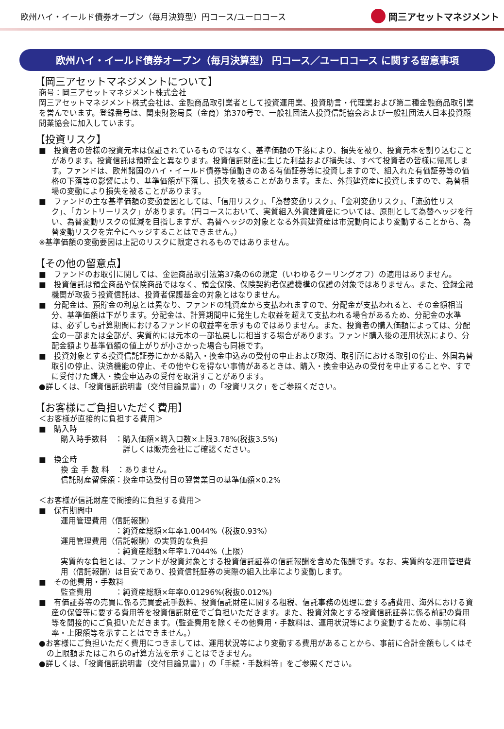欧州ハイ・イールド債券オープン（毎月決算型）円コース/ユーロコース
岡三アセットマネジメント
欧州ハイ・イールド債券オープン（毎月決算型） 円コース／ユーロコース に関する留意事項
【岡三アセットマネジメントについて】
商号：岡三アセットマネジメント株式会社
岡三アセットマネジメント株式会社は、金融商品取引業者として投資運用業、投資助言・代理業および第二種金融商品取引業を営んでいます。登録番号は、関東財務局長（金商）第370号で、一般社団法人投資信託協会および一般社団法人日本投資顧問業協会に加入しています。
【投資リスク】
■　投資者の皆様の投資元本は保証されているものではなく、基準価額の下落により、損失を被り、投資元本を割り込むことがあります。投資信託は預貯金と異なります。投資信託財産に生じた利益および損失は、すべて投資者の皆様に帰属します。ファンドは、欧州諸国のハイ・イールド債券等値動きのある有価証券等に投資しますので、組入れた有価証券等の価格の下落等の影響により、基準価額が下落し、損失を被ることがあります。また、外貨建資産に投資しますので、為替相場の変動により損失を被ることがあります。
■　ファンドの主な基準価額の変動要因としては、「信用リスク」、「為替変動リスク」、「金利変動リスク」、「流動性リスク」、「カントリーリスク」があります。（円コースにおいて、実質組入外貨建資産については、原則として為替ヘッジを行い、為替変動リスクの低減を目指しますが、為替ヘッジの対象となる外貨建資産は市況動向により変動することから、為替変動リスクを完全にヘッジすることはできません。）
※基準価額の変動要因は上記のリスクに限定されるものではありません。
【その他の留意点】
■　ファンドのお取引に関しては、金融商品取引法第37条の6の規定（いわゆるクーリングオフ）の適用はありません。
■　投資信託は預金商品や保険商品ではなく、預金保険、保険契約者保護機構の保護の対象ではありません。また、登録金融機関が取扱う投資信託は、投資者保護基金の対象とはなりません。
■　分配金は、預貯金の利息とは異なり、ファンドの純資産から支払われますので、分配金が支払われると、その金額相当分、基準価額は下がります。分配金は、計算期間中に発生した収益を超えて支払われる場合があるため、分配金の水準は、必ずしも計算期間におけるファンドの収益率を示すものではありません。また、投資者の購入価額によっては、分配金の一部または全部が、実質的には元本の一部払戻しに相当する場合があります。ファンド購入後の運用状況により、分配金額より基準価額の値上がりが小さかった場合も同様です。
■　投資対象とする投資信託証券にかかる購入・換金申込みの受付の中止および取消、取引所における取引の停止、外国為替取引の停止、決済機能の停止、その他やむを得ない事情があるときは、購入・換金申込みの受付を中止することや、すでに受付けた購入・換金申込みの受付を取消すことがあります。
●詳しくは、「投資信託説明書（交付目論見書）」の「投資リスク」をご参照ください。
【お客様にご負担いただく費用】
＜お客様が直接的に負担する費用＞
■　購入時
購入時手数料　：購入価額×購入口数×上限3.78%(税抜3.5%)
　　　　　　　　詳しくは販売会社にご確認ください。
■　換金時
換 金 手 数 料　：ありません。
信託財産留保額：換金申込受付日の翌営業日の基準価額×0.2%
＜お客様が信託財産で間接的に負担する費用＞
■　保有期間中
運用管理費用（信託報酬）
　　　　　　　：純資産総額×年率1.0044%（税抜0.93%）
運用管理費用（信託報酬）の実質的な負担
　　　　　　　：純資産総額×年率1.7044%（上限）
実質的な負担とは、ファンドが投資対象とする投資信託証券の信託報酬を含めた報酬です。なお、実質的な運用管理費用（信託報酬）は目安であり、投資信託証券の実際の組入比率により変動します。
■　その他費用・手数料
監査費用　　　：純資産総額×年率0.01296%(税抜0.012%)
■　有価証券等の売買に係る売買委託手数料、投資信託財産に関する租税、信託事務の処理に要する諸費用、海外における資産の保管等に要する費用等を投資信託財産でご負担いただきます。また、投資対象とする投資信託証券に係る前記の費用等を間接的にご負担いただきます。（監査費用を除くその他費用・手数料は、運用状況等により変動するため、事前に料率・上限額等を示すことはできません。）
●お客様にご負担いただく費用につきましては、運用状況等により変動する費用があることから、事前に合計金額もしくはその上限額またはこれらの計算方法を示すことはできません。
●詳しくは、「投資信託説明書（交付目論見書）」の「手続・手数料等」をご参照ください。